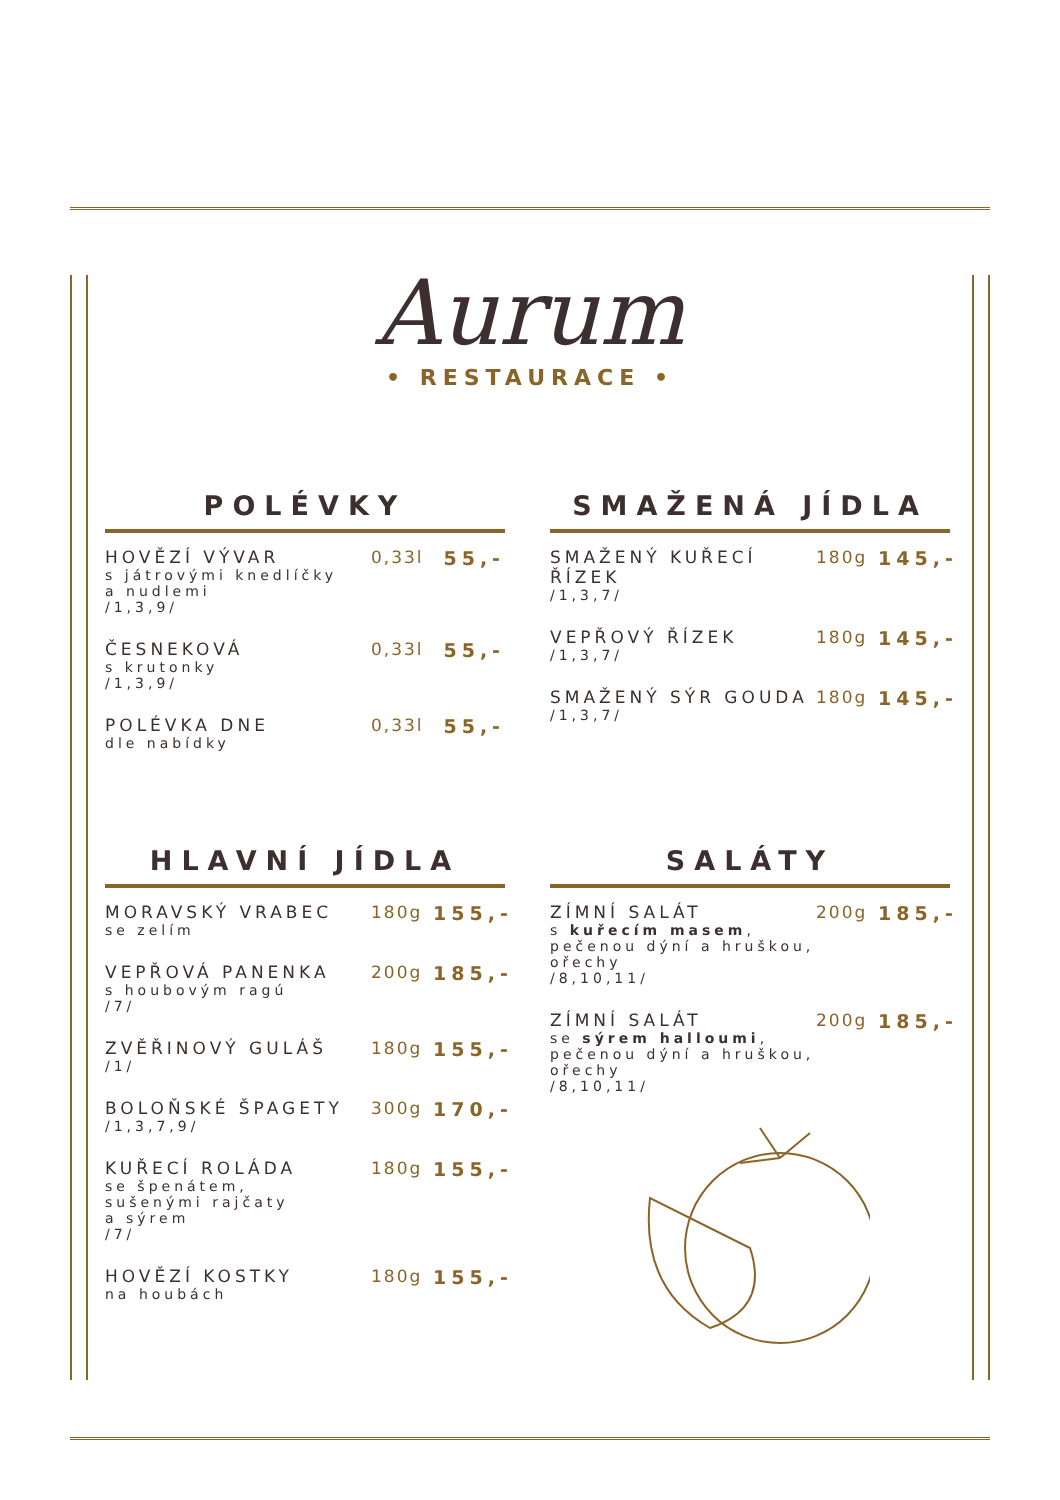Aurum
• RESTAURACE •
POLÉVKY
HOVĚZÍ VÝVAR
s játrovými knedlíčky
a nudlemi
/1,3,9/
0,33l 55,-
ČESNEKOVÁ
s krutonky
/1,3,9/
0,33l 55,-
POLÉVKA DNE
dle nabídky
0,33l 55,-
SMAŽENÁ JÍDLA
SMAŽENÝ KUŘECÍ ŘÍZEK
/1,3,7/
180g 145,-
VEPŘOVÝ ŘÍZEK
/1,3,7/
180g 145,-
SMAŽENÝ SÝR GOUDA
/1,3,7/
180g 145,-
HLAVNÍ JÍDLA
MORAVSKÝ VRABEC
se zelím
180g 155,-
VEPŘOVÁ PANENKA
s houbovým ragú
/7/
200g 185,-
ZVĚŘINOVÝ GULÁŠ
/1/
180g 155,-
BOLOŇSKÉ ŠPAGETY
/1,3,7,9/
300g 170,-
KUŘECÍ ROLÁDA
se špenátem,
sušenými rajčaty
a sýrem
/7/
180g 155,-
HOVĚZÍ KOSTKY
na houbách
180g 155,-
SALÁTY
ZÍMNÍ SALÁT
s kuřecím masem,
pečenou dýní a hruškou,
ořechy
/8,10,11/
200g 185,-
ZÍMNÍ SALÁT
se sýrem halloumi,
pečenou dýní a hruškou,
ořechy
/8,10,11/
200g 185,-